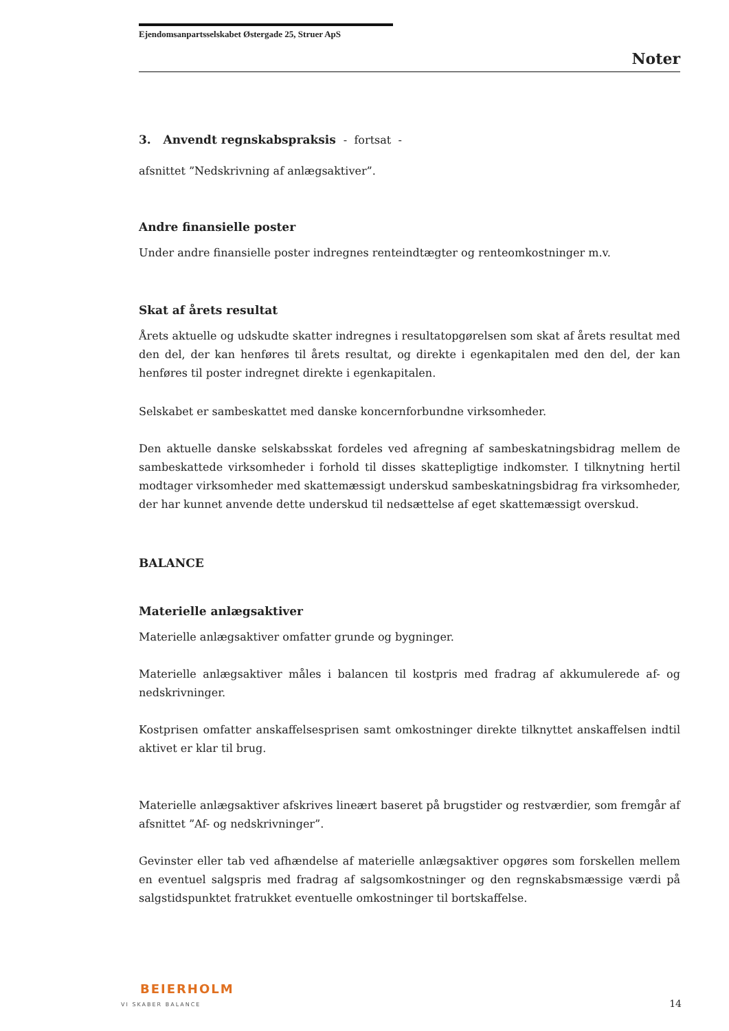Ejendomsanpartsselskabet Østergade 25, Struer ApS
Noter
3. Anvendt regnskabspraksis - fortsat -
afsnittet ”Nedskrivning af anlægsaktiver”.
Andre finansielle poster
Under andre finansielle poster indregnes renteindtægter og renteomkostninger m.v.
Skat af årets resultat
Årets aktuelle og udskudte skatter indregnes i resultatopgørelsen som skat af årets resultat med den del, der kan henføres til årets resultat, og direkte i egenkapitalen med den del, der kan henføres til poster indregnet direkte i egenkapitalen.
Selskabet er sambeskattet med danske koncernforbundne virksomheder.
Den aktuelle danske selskabsskat fordeles ved afregning af sambeskatningsbidrag mellem de sambeskattede virksomheder i forhold til disses skattepligtige indkomster. I tilknytning hertil modtager virksomheder med skattemæssigt underskud sambeskatningsbidrag fra virksomheder, der har kunnet anvende dette underskud til nedsættelse af eget skattemæssigt overskud.
BALANCE
Materielle anlægsaktiver
Materielle anlægsaktiver omfatter grunde og bygninger.
Materielle anlægsaktiver måles i balancen til kostpris med fradrag af akkumulerede af- og nedskrivninger.
Kostprisen omfatter anskaffelsesprisen samt omkostninger direkte tilknyttet anskaffelsen indtil aktivet er klar til brug.
Materielle anlægsaktiver afskrives lineært baseret på brugstider og restværdier, som fremgår af afsnittet ”Af- og nedskrivninger”.
Gevinster eller tab ved afhændelse af materielle anlægsaktiver opgøres som forskellen mellem en eventuel salgspris med fradrag af salgsomkostninger og den regnskabsmæssige værdi på salgstidspunktet fratrukket eventuelle omkostninger til bortskaffelse.
BEIERHOLM
VI SKABER BALANCE
14